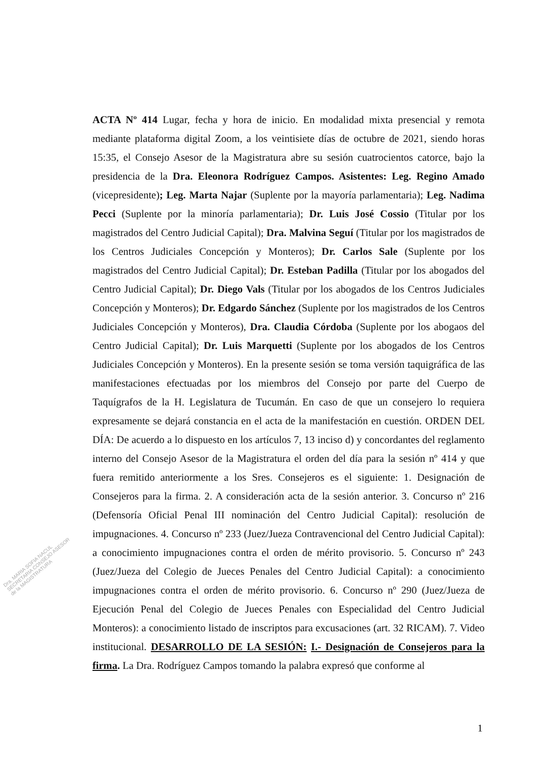Dra. MARIA SOFIA NACUL SECRETARIA CONSEJO ASESOR de la MAGISTRATURA
ACTA Nº 414 Lugar, fecha y hora de inicio. En modalidad mixta presencial y remota mediante plataforma digital Zoom, a los veintisiete días de octubre de 2021, siendo horas 15:35, el Consejo Asesor de la Magistratura abre su sesión cuatrocientos catorce, bajo la presidencia de la Dra. Eleonora Rodríguez Campos. Asistentes: Leg. Regino Amado (vicepresidente); Leg. Marta Najar (Suplente por la mayoría parlamentaria); Leg. Nadima Pecci (Suplente por la minoría parlamentaria); Dr. Luis José Cossio (Titular por los magistrados del Centro Judicial Capital); Dra. Malvina Seguí (Titular por los magistrados de los Centros Judiciales Concepción y Monteros); Dr. Carlos Sale (Suplente por los magistrados del Centro Judicial Capital); Dr. Esteban Padilla (Titular por los abogados del Centro Judicial Capital); Dr. Diego Vals (Titular por los abogados de los Centros Judiciales Concepción y Monteros); Dr. Edgardo Sánchez (Suplente por los magistrados de los Centros Judiciales Concepción y Monteros), Dra. Claudia Córdoba (Suplente por los abogaos del Centro Judicial Capital); Dr. Luis Marquetti (Suplente por los abogados de los Centros Judiciales Concepción y Monteros). En la presente sesión se toma versión taquigráfica de las manifestaciones efectuadas por los miembros del Consejo por parte del Cuerpo de Taquígrafos de la H. Legislatura de Tucumán. En caso de que un consejero lo requiera expresamente se dejará constancia en el acta de la manifestación en cuestión. ORDEN DEL DÍA: De acuerdo a lo dispuesto en los artículos 7, 13 inciso d) y concordantes del reglamento interno del Consejo Asesor de la Magistratura el orden del día para la sesión nº 414 y que fuera remitido anteriormente a los Sres. Consejeros es el siguiente: 1. Designación de Consejeros para la firma. 2. A consideración acta de la sesión anterior. 3. Concurso nº 216 (Defensoría Oficial Penal III nominación del Centro Judicial Capital): resolución de impugnaciones. 4. Concurso nº 233 (Juez/Jueza Contravencional del Centro Judicial Capital): a conocimiento impugnaciones contra el orden de mérito provisorio. 5. Concurso nº 243 (Juez/Jueza del Colegio de Jueces Penales del Centro Judicial Capital): a conocimiento impugnaciones contra el orden de mérito provisorio. 6. Concurso nº 290 (Juez/Jueza de Ejecución Penal del Colegio de Jueces Penales con Especialidad del Centro Judicial Monteros): a conocimiento listado de inscriptos para excusaciones (art. 32 RICAM). 7. Video institucional. DESARROLLO DE LA SESIÓN: I.- Designación de Consejeros para la firma. La Dra. Rodríguez Campos tomando la palabra expresó que conforme al
1